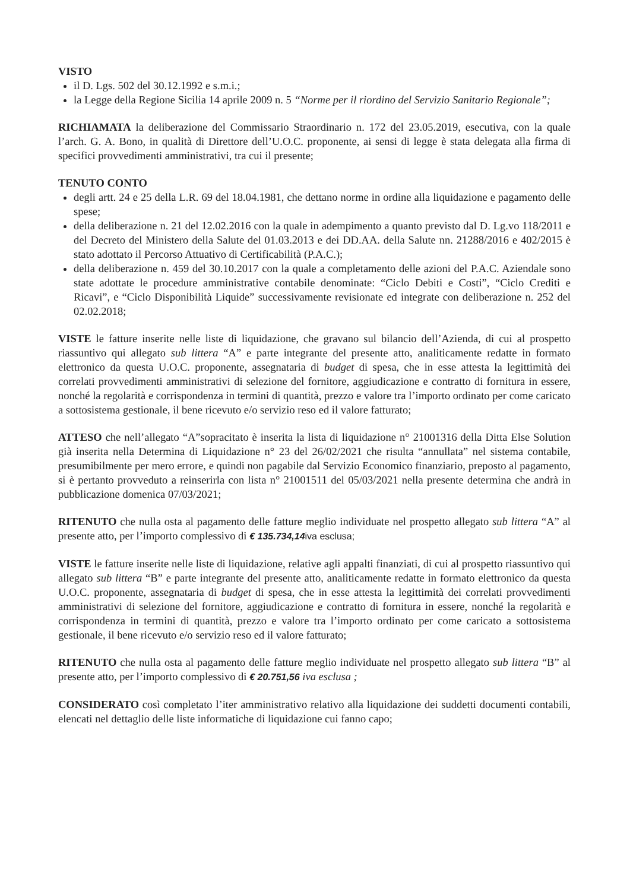VISTO
il D. Lgs. 502 del 30.12.1992 e s.m.i.;
la Legge della Regione Sicilia 14 aprile 2009 n. 5 “Norme per il riordino del Servizio Sanitario Regionale”;
RICHIAMATA la deliberazione del Commissario Straordinario n. 172 del 23.05.2019, esecutiva, con la quale l’arch. G. A. Bono, in qualità di Direttore dell’U.O.C. proponente, ai sensi di legge è stata delegata alla firma di specifici provvedimenti amministrativi, tra cui il presente;
TENUTO CONTO
degli artt. 24 e 25 della L.R. 69 del 18.04.1981, che dettano norme in ordine alla liquidazione e pagamento delle spese;
della deliberazione n. 21 del 12.02.2016 con la quale in adempimento a quanto previsto dal D. Lg.vo 118/2011 e del Decreto del Ministero della Salute del 01.03.2013 e dei DD.AA. della Salute nn. 21288/2016 e 402/2015 è stato adottato il Percorso Attuativo di Certificabilità (P.A.C.);
della deliberazione n. 459 del 30.10.2017 con la quale a completamento delle azioni del P.A.C. Aziendale sono state adottate le procedure amministrative contabile denominate: “Ciclo Debiti e Costi”, “Ciclo Crediti e Ricavi”, e “Ciclo Disponibilità Liquide” successivamente revisionate ed integrate con deliberazione n. 252 del 02.02.2018;
VISTE le fatture inserite nelle liste di liquidazione, che gravano sul bilancio dell’Azienda, di cui al prospetto riassuntivo qui allegato sub littera “A” e parte integrante del presente atto, analiticamente redatte in formato elettronico da questa U.O.C. proponente, assegnataria di budget di spesa, che in esse attesta la legittimità dei correlati provvedimenti amministrativi di selezione del fornitore, aggiudicazione e contratto di fornitura in essere, nonché la regolarità e corrispondenza in termini di quantità, prezzo e valore tra l’importo ordinato per come caricato a sottosistema gestionale, il bene ricevuto e/o servizio reso ed il valore fatturato;
ATTESO che nell’allegato “A”sopracitato è inserita la lista di liquidazione n° 21001316 della Ditta Else Solution già inserita nella Determina di Liquidazione n° 23 del 26/02/2021 che risulta “annullata” nel sistema contabile, presumibilmente per mero errore, e quindi non pagabile dal Servizio Economico finanziario, preposto al pagamento, si è pertanto provveduto a reinserirla con lista n° 21001511 del 05/03/2021 nella presente determina che andrà in pubblicazione domenica 07/03/2021;
RITENUTO che nulla osta al pagamento delle fatture meglio individuate nel prospetto allegato sub littera “A” al presente atto, per l’importo complessivo di € 135.734,14 iva esclusa;
VISTE le fatture inserite nelle liste di liquidazione, relative agli appalti finanziati, di cui al prospetto riassuntivo qui allegato sub littera “B” e parte integrante del presente atto, analiticamente redatte in formato elettronico da questa U.O.C. proponente, assegnataria di budget di spesa, che in esse attesta la legittimità dei correlati provvedimenti amministrativi di selezione del fornitore, aggiudicazione e contratto di fornitura in essere, nonché la regolarità e corrispondenza in termini di quantità, prezzo e valore tra l’importo ordinato per come caricato a sottosistema gestionale, il bene ricevuto e/o servizio reso ed il valore fatturato;
RITENUTO che nulla osta al pagamento delle fatture meglio individuate nel prospetto allegato sub littera “B” al presente atto, per l’importo complessivo di € 20.751,56 iva esclusa ;
CONSIDERATO così completato l’iter amministrativo relativo alla liquidazione dei suddetti documenti contabili, elencati nel dettaglio delle liste informatiche di liquidazione cui fanno capo;